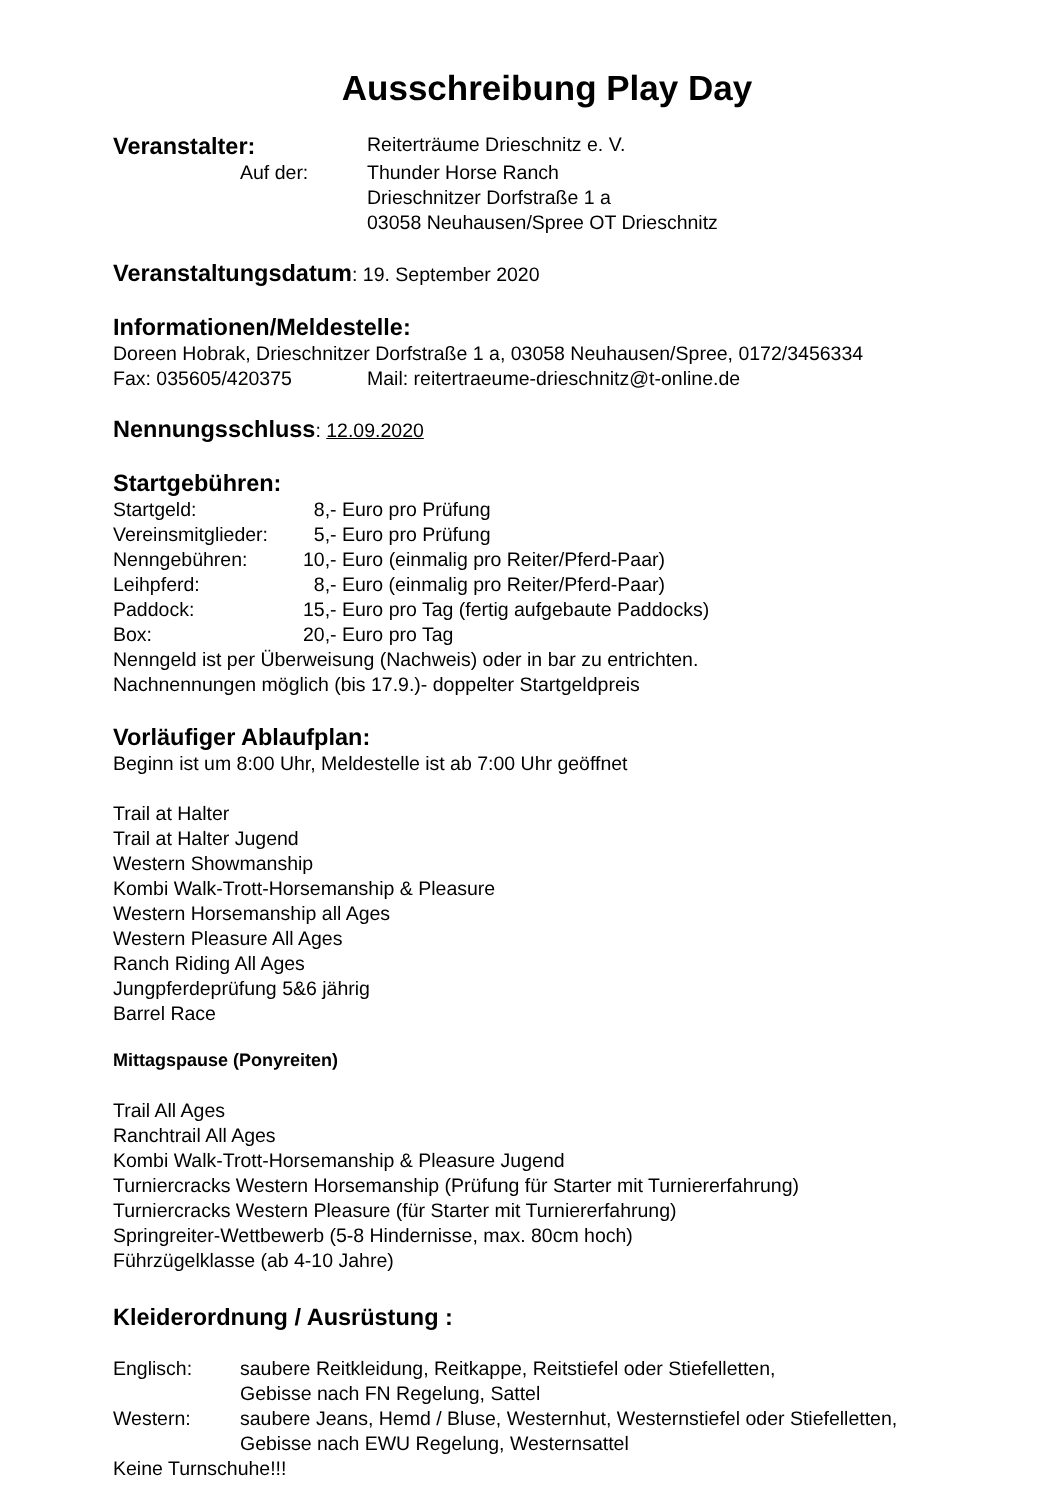Ausschreibung Play Day
Veranstalter:
Reiterträume Drieschnitz e. V.
Auf der: Thunder Horse Ranch
Drieschnitzer Dorfstraße 1 a
03058 Neuhausen/Spree OT Drieschnitz
Veranstaltungsdatum: 19. September 2020
Informationen/Meldestelle:
Doreen Hobrak, Drieschnitzer Dorfstraße 1 a, 03058 Neuhausen/Spree, 0172/3456334
Fax: 035605/420375 Mail: reitertraeume-drieschnitz@t-online.de
Nennungsschluss: 12.09.2020
Startgebühren:
Startgeld: 8,- Euro pro Prüfung
Vereinsmitglieder:
5,- Euro pro Prüfung
Nenngebühren: 10,- Euro (einmalig pro Reiter/Pferd-Paar)
Leihpferd: 8,- Euro (einmalig pro Reiter/Pferd-Paar)
Paddock: 15,- Euro pro Tag (fertig aufgebaute Paddocks)
Box: 20,- Euro pro Tag
Nenngeld ist per Überweisung (Nachweis) oder in bar zu entrichten.
Nachnennungen möglich (bis 17.9.)- doppelter Startgeldpreis
Vorläufiger Ablaufplan:
Beginn ist um 8:00 Uhr, Meldestelle ist ab 7:00 Uhr geöffnet
Trail at Halter
Trail at Halter Jugend
Western Showmanship
Kombi Walk-Trott-Horsemanship & Pleasure
Western Horsemanship all Ages
Western Pleasure All Ages
Ranch Riding All Ages
Jungpferdeprüfung 5&6 jährig
Barrel Race
Mittagspause (Ponyreiten)
Trail All Ages
Ranchtrail All Ages
Kombi Walk-Trott-Horsemanship & Pleasure Jugend
Turniercracks Western Horsemanship (Prüfung für Starter mit Turniererfahrung)
Turniercracks Western Pleasure (für Starter mit Turniererfahrung)
Springreiter-Wettbewerb (5-8 Hindernisse, max. 80cm hoch)
Führzügelklasse (ab 4-10 Jahre)
Kleiderordnung / Ausrüstung :
Englisch: saubere Reitkleidung, Reitkappe, Reitstiefel oder Stiefelletten,
Gebisse nach FN Regelung, Sattel
Western: saubere Jeans, Hemd / Bluse, Westernhut, Westernstiefel oder Stiefelletten,
Gebisse nach EWU Regelung, Westernsattel
Keine Turnschuhe!!!